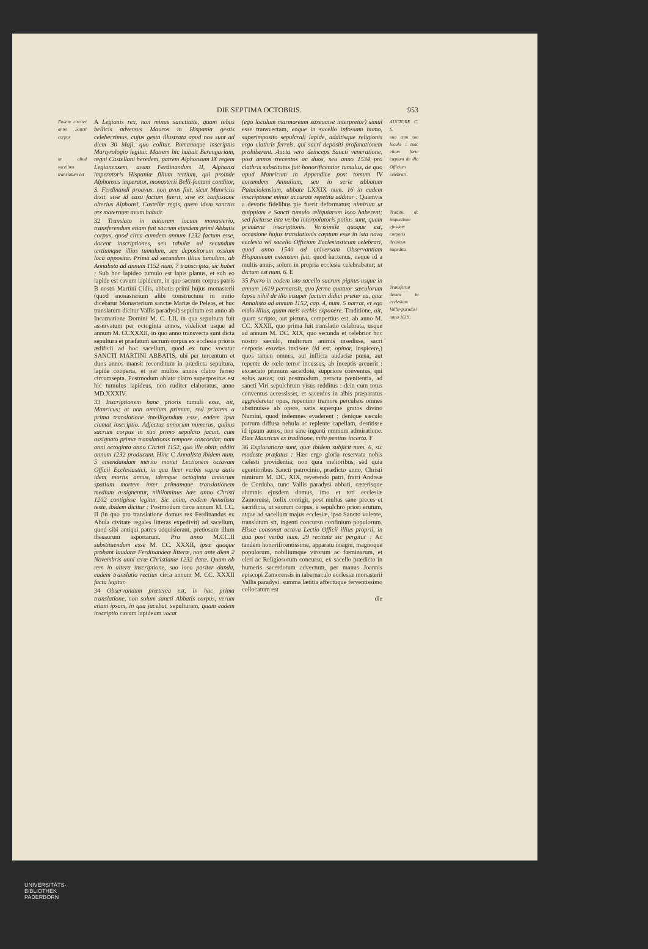DIE SEPTIMA OCTOBRIS. 953
Eodem circiter anno Sancti corpus
in aliud sacellum translatum est
A Legionis rex, non minus sanctitate, quam rebus bellicis adversus Mauros in Hispania gestis celeberrimus, cujus gesta illustrata apud nos sunt ad diem 30 Maji, quo colitur, Romanoque inscriptus Martyrologio legitur. Matrem hic habuit Berengariam, regni Castellani heredem, patrem Alphonsum IX regem Legionensem, avum Ferdinandum II, Alphonsi imperatoris Hispaniæ filium tertium, qui proinde Alphonsus imperator, monasterii Belli-fontani conditor, S. Ferdinandi proavus, non avus fuit, sicut Manricus dixit, sive id casu factum fuerit, sive ex confusione alterius Alphonsi, Castellæ regis, quem idem sanctus rex maternum avum habuit.
32 Translato in mitiorem locum monasterio, transferendum etiam fuit sacrum ejusdem primi Abbatis corpus, quod circa eumdem annum 1232 factum esse, docent inscriptiones, seu tabulæ ad secundum tertiumque illius tumulum, seu depositorum ossium loca appositæ. Prima ad secundum illius tumulum, ab Annalista ad annum 1152 num. 7 transcripta, sic habet : Sub hoc lapideo tumulo est lapis planus, et sub eo lapide est cavum lapideum, in quo sacrum corpus patris B nostri Martini Cidis, abbatis primi hujus monasterii (quod monasterium alibi constructum in initio dicebatur Monasterium sanctæ Mariæ de Peleas, et huc translatum dicitur Vallis paradysi) sepultum est anno ab Incarnatione Domini M. C. LII, in qua sepultura fuit asservatum per octoginta annos, videlicet usque ad annum M. CCXXXII, in quo anno transvecta sunt dicta sepultura et præfatum sacrum corpus ex ecclesia prioris ædificii ad hoc sacellum, quod ex tunc vocatur SANCTI MARTINI ABBATIS, ubi per tercentum et duos annos mansit reconditum in prædicta sepultura, lapide cooperta, et per multos annos clatro ferreo circumsepta. Postmodum ablato clatro superpositus est hic tumulus lapideus, non ruditer elaboratus, anno MD.XXXIV.
33 Inscriptionem hanc prioris tumuli esse, ait, Manricus; at non omnium primum, sed priorem a prima translatione intelligendum esse, eadem ipsa clamat inscriptio. Adjectus annorum numerus, quibus sacrum corpus in suo primo sepulcro jacuit, cum assignato primæ translationis tempore concordat; nam anni octoginta anno Christi 1152, quo ille obiit, additi annum 1232 producunt. Hinc C Annalista ibidem num. 5 emendandam merito monet Lectionem octavam Officii Ecclesiastici, in qua licet verbis supra datis idem mortis annus, idemque octoginta annorum spatium mortem inter primamque translationem medium assignentur, nihilominus hæc anno Christi 1202 contigisse legitur. Sic enim, eodem Annalista teste, ibidem dicitur : Postmodum circa annum M. CC. II (in quo pro translatione domus rex Ferdinandus ex Abula civitate regales litteras expedivit) ad sacellum, quod sibi antiqui patres adquisierant, pretiosum illum thesaurum asportarunt. Pro anno M.CC.II substituendum esse M. CC. XXXII, ipsæ quoque probant laudatæ Ferdinandeæ litteræ, non ante diem 2 Novembris anni æræ Christianæ 1232 datæ. Quam ob rem in altera inscriptione, suo loco pariter danda, eadem translatio rectius circa annum M. CC. XXXII facta legitur.
34 Observandum præterea est, in hac prima translatione, non solum sancti Abbatis corpus, verum etiam ipsam, in qua jacebat, sepulturam, quam eadem inscriptio cavum lapideum vocat
(ego loculum marmoreum saxeumve interpretor) simul esse transvectam, eoque in sacello infossam humo, superimposito sepulcrali lapide, additisque religionis ergo clathris ferreis, qui sacri depositi profanationem prohiberent. Aucta vero deinceps Sancti veneratione, post annos trecentos ac duos, seu anno 1534 pro clathris substitutus fuit honorificentior tumulus, de quo apud Manricum in Appendice post tomum IV eorumdem Annalium, seu in serie abbatum Palaciolensium, abbate LXXIX num. 16 in eadem inscriptione minus accurate repetita additur : Quamvis a devotis fidelibus pie fuerit deformatus; nimirum ut quippiam e Sancti tumulo reliquiarum loco haberent; sed fortasse ista verba interpolatoris potius sunt, quam primævæ inscriptionis. Verisimile quoque est, occasione hujus translationis cœptum esse in ista nova ecclesia vel sacello Officium Ecclesiasticum celebrari, quod anno 1540 ad universam Observantiam Hispanicam extensum fuit, quod hactenus, neque id a multis annis, solum in propria ecclesia celebrabatur; ut dictum est num. 6. E
35 Porro in eodem isto sacello sacrum pignus usque in annum 1619 permansit, quo ferme quatuor sæculorum lapsu nihil de illo insuper factum didici præter ea, quæ Annalista ad annum 1152, cap. 4, num. 5 narrat, et ego malo illius, quam meis verbis exponere. Traditione, ait, quam scripto, aut pictura, compertius est, ab anno M. CC. XXXII, quo prima fuit translatio celebrata, usque ad annum M. DC. XIX, quo secunda et celebrior hoc nostro sæculo, multorum animis insedisse, sacri corporis exuvias invisere (id est, opinor, inspicere,) quos tamen omnes, aut inflicta audaciæ pœna, aut repente de cœlo terror incussus, ab inceptis arcuerit : excæcato primum sacerdote, suppriore conventus, qui solus ausus; cui postmodum, peracta pœnitentia, ad sancti Viri sepulchrum visus redditus : dein cum totus conventus accessisset, et sacerdos in albis præparatus aggrederetur opus, repentino tremore perculsos omnes abstinuisse ab opere, satis superque gratos divino Numini, quod indemnes evaderent : denique sæculo patrum diffusa nebula ac replente capellam, destitisse id ipsum ausos, non sine ingenti omnium admiratione. Hæc Manricus ex traditione, mihi penitus incerta. F
36 Exploratiora sunt, quæ ibidem subjicit num. 6, sic modeste præfatus : Hæc ergo gloria reservata nobis cælesti providentia; non quia melioribus, sed quia egentioribus Sancti patrocinio, prædicto anno, Christi nimirum M. DC. XIX, reverendo patri, fratri Andreæ de Corduba, tunc Vallis paradysi abbati, cæterisque alumnis ejusdem domus, imo et toti ecclesiæ Zamorensi, fœlix contigit, post multas sane preces et sacrificia, ut sacrum corpus, a sepulchro priori erutum, atque ad sacellum majus ecclesiæ, ipso Sancto volente, translatum sit, ingenti concursu confinium populorum. Hisce consonat octava Lectio Officii illius proprii, in qua post verba num. 29 recitata sic pergitur : Ac tandem honorificentissime, apparatu insigni, magnoque populorum, nobiliumque virorum ac fœminarum, et cleri ac Religiosorum concursu, ex sacello prædicto in humeris sacerdotum advectum, per manus Joannis episcopi Zamorensis in tabernaculo ecclesiæ monasterii Vallis paradysi, summa lætitia affectuque ferventissimo collocatum est
die
AUCTORE C. S.
una cum suo loculo : tunc etiam forte cœptum de illo Officium celebrari.
Traditio de inspectione ejusdem corporis divinitus impedita.
Transfertur denuo in ecclesiam Vallis-paradisi anno 1619;
UNIVERSITÄTS-
BIBLIOTHEK
PADERBORN